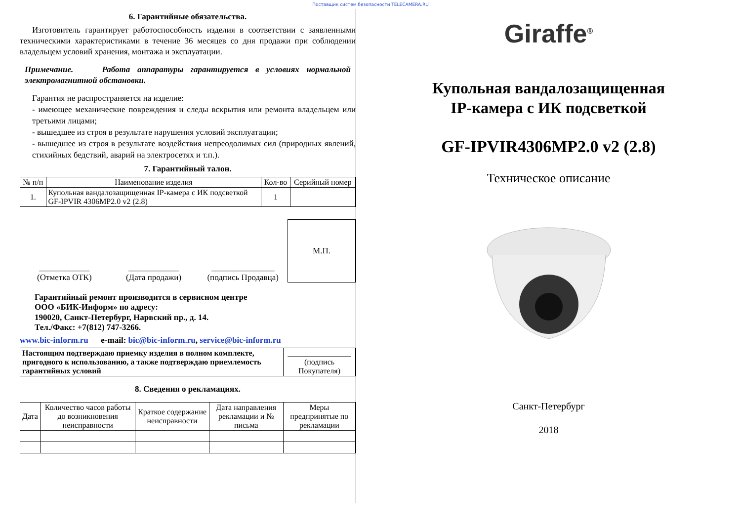Поставщик систем безопасности TELECAMERA.RU
6. Гарантийные обязательства.
Изготовитель гарантирует работоспособность изделия в соответствии с заявленными техническими характеристиками в течение 36 месяцев со дня продажи при соблюдении владельцем условий хранения, монтажа и эксплуатации.
Примечание. Работа аппаратуры гарантируется в условиях нормальной электромагнитной обстановки.
Гарантия не распространяется на изделие:
- имеющее механические повреждения и следы вскрытия или ремонта владельцем или третьими лицами;
- вышедшее из строя в результате нарушения условий эксплуатации;
- вышедшее из строя в результате воздействия непреодолимых сил (природных явлений, стихийных бедствий, аварий на электросетях и т.п.).
7. Гарантийный талон.
| № п/п | Наименование изделия | Кол-во | Серийный номер |
| --- | --- | --- | --- |
| 1. | Купольная вандалозащищенная IP-камера с ИК подсветкой GF-IPVIR 4306MP2.0 v2 (2.8) | 1 | |
____________
(Отметка ОТК)
____________
(Дата продажи)
_______________
(подпись Продавца)
М.П.
Гарантийный ремонт производится в сервисном центре
ООО «БИК-Информ» по адресу:
190020, Санкт-Петербург, Нарвский пр., д. 14.
Тел./Факс: +7(812) 747-3266.
www.bic-inform.ru e-mail: bic@bic-inform.ru, service@bic-inform.ru
| Настоящим подтверждаю приемку изделия в полном комплекте, пригодного к использованию, а также подтверждаю приемлемость гарантийных условий | ________________ (подпись Покупателя) |
8. Сведения о рекламациях.
| Дата | Количество часов работы до возникновения неисправности | Краткое содержание неисправности | Дата направления рекламации и № письма | Меры предпринятые по рекламации |
| --- | --- | --- | --- | --- |
Giraffe<sup>®</sup>
Купольная вандалозащищенная
IP-камера с ИК подсветкой
GF-IPVIR4306MP2.0 v2 (2.8)
Техническое описание
Санкт-Петербург
2018